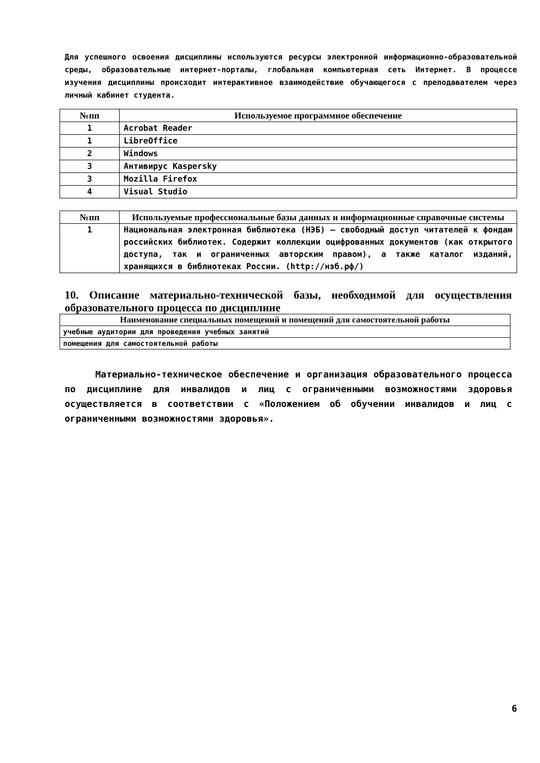Для успешного освоения дисциплины используются ресурсы электронной информационно-образовательной среды, образовательные интернет-порталы, глобальная компьютерная сеть Интернет. В процессе изучения дисциплины происходит интерактивное взаимодействие обучающегося с преподавателем через личный кабинет студента.
| №пп | Используемое программное обеспечение |
| --- | --- |
| 1 | Acrobat Reader |
| 1 | LibreOffice |
| 2 | Windows |
| 3 | Антивирус Kaspersky |
| 3 | Mozilla Firefox |
| 4 | Visual Studio |
| №пп | Используемые профессиональные базы данных и информационные справочные системы |
| --- | --- |
| 1 | Национальная электронная библиотека (НЭБ) — свободный доступ читателей к фондам российских библиотек. Содержит коллекции оцифрованных документов (как открытого доступа, так и ограниченных авторским правом), а также каталог изданий, хранящихся в библиотеках России. (http://нэб.рф/) |
10. Описание материально-технической базы, необходимой для осуществления образовательного процесса по дисциплине
| Наименование специальных помещений и помещений для самостоятельной работы |
| --- |
| учебные аудитории для проведения учебных занятий |
| помещения для самостоятельной работы |
Материально-техническое обеспечение и организация образовательного процесса по дисциплине для инвалидов и лиц с ограниченными возможностями здоровья осуществляется в соответствии с «Положением об обучении инвалидов и лиц с ограниченными возможностями здоровья».
6